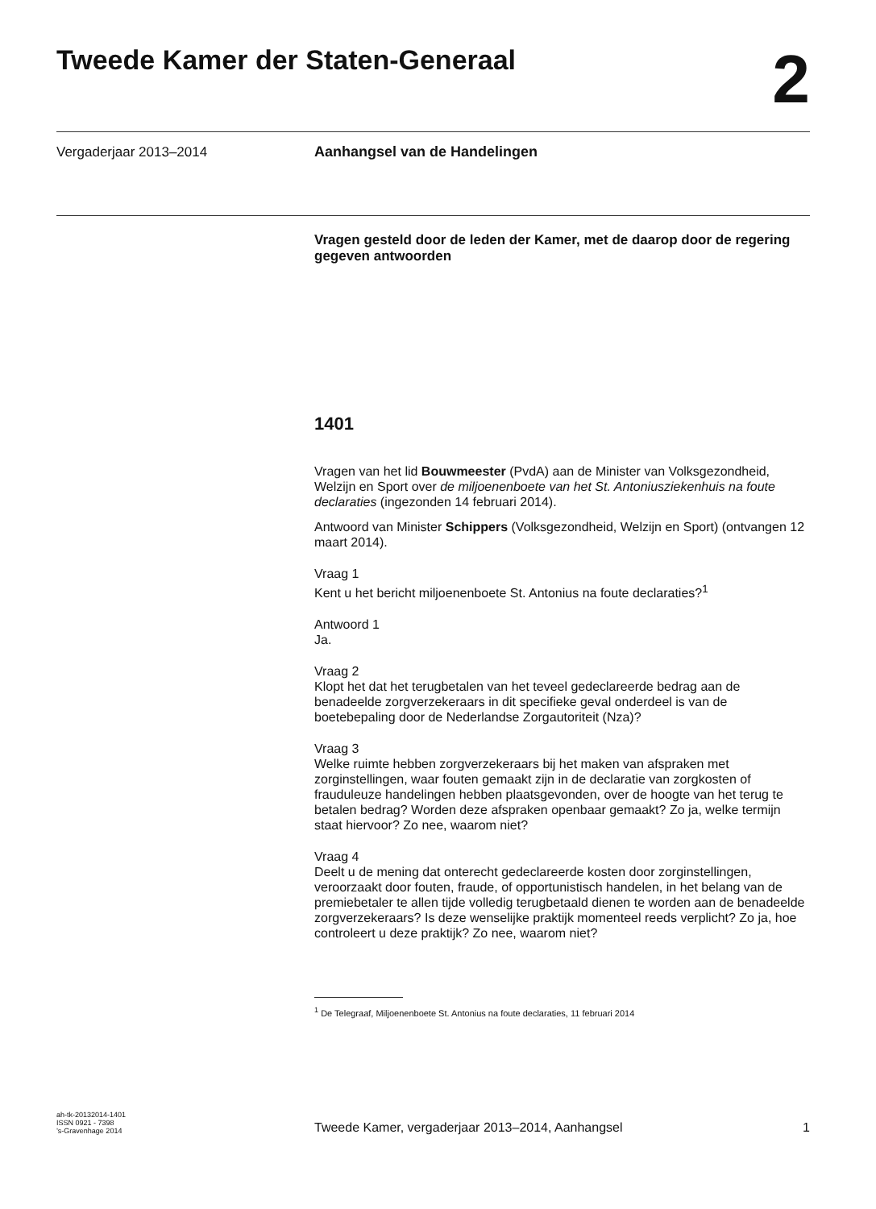Tweede Kamer der Staten-Generaal
2
Vergaderjaar 2013–2014 Aanhangsel van de Handelingen
Vragen gesteld door de leden der Kamer, met de daarop door de regering gegeven antwoorden
1401
Vragen van het lid Bouwmeester (PvdA) aan de Minister van Volksgezondheid, Welzijn en Sport over de miljoenenboete van het St. Antoniusziekenhuis na foute declaraties (ingezonden 14 februari 2014).
Antwoord van Minister Schippers (Volksgezondheid, Welzijn en Sport) (ontvangen 12 maart 2014).
Vraag 1
Kent u het bericht miljoenenboete St. Antonius na foute declaraties?<sup>1</sup>
Antwoord 1
Ja.
Vraag 2
Klopt het dat het terugbetalen van het teveel gedeclareerde bedrag aan de benadeelde zorgverzekeraars in dit specifieke geval onderdeel is van de boetebepaling door de Nederlandse Zorgautoriteit (Nza)?
Vraag 3
Welke ruimte hebben zorgverzekeraars bij het maken van afspraken met zorginstellingen, waar fouten gemaakt zijn in de declaratie van zorgkosten of frauduleuze handelingen hebben plaatsgevonden, over de hoogte van het terug te betalen bedrag? Worden deze afspraken openbaar gemaakt? Zo ja, welke termijn staat hiervoor? Zo nee, waarom niet?
Vraag 4
Deelt u de mening dat onterecht gedeclareerde kosten door zorginstellingen, veroorzaakt door fouten, fraude, of opportunistisch handelen, in het belang van de premiebetaler te allen tijde volledig terugbetaald dienen te worden aan de benadeelde zorgverzekeraars? Is deze wenselijke praktijk momenteel reeds verplicht? Zo ja, hoe controleert u deze praktijk? Zo nee, waarom niet?
<sup>1</sup> De Telegraaf, Miljoenenboete St. Antonius na foute declaraties, 11 februari 2014
ah-tk-20132014-1401
ISSN 0921 - 7398
’s-Gravenhage 2014
Tweede Kamer, vergaderjaar 2013–2014, Aanhangsel
1